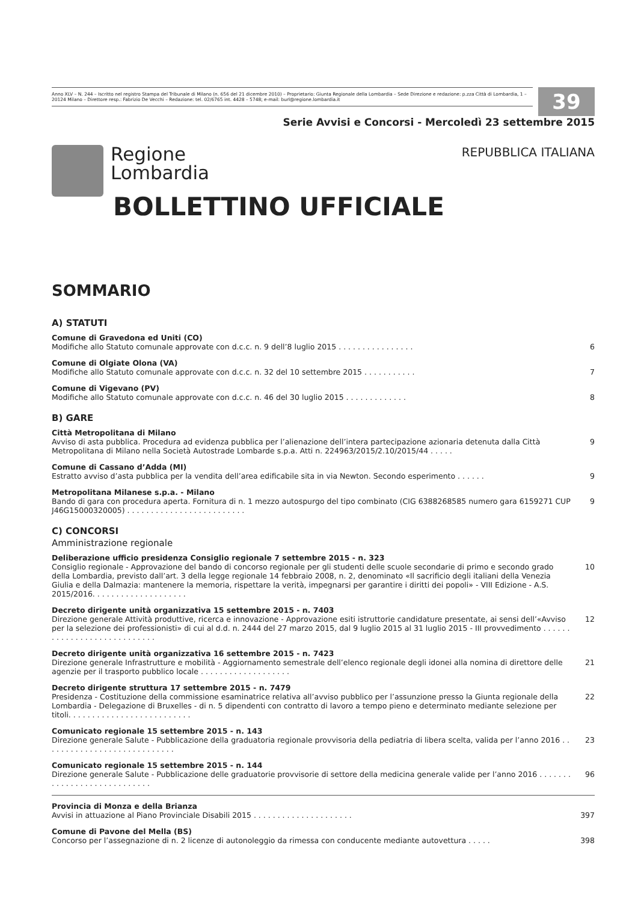Anno XLV – N. 244 – Iscritto nel registro Stampa del Tribunale di Milano (n. 656 del 21 dicembre 2010) – Proprietario: Giunta Regionale della Lombardia – Sede Direzione e redazione: p.zza Città di Lombardia, 1 – 20124 Milano – Direttore resp.: Fabrizio De Vecchi – Redazione: tel. 02/6765 int. 4428 – 5748; e-mail: burl@regione.lombardia.it
39
Serie Avvisi e Concorsi - Mercoledì 23 settembre 2015
Regione
Lombardia
REPUBBLICA ITALIANA
BOLLETTINO UFFICIALE
SOMMARIO
A) STATUTI
Comune di Gravedona ed Uniti (CO)
Modifiche allo Statuto comunale approvate con d.c.c. n. 9 dell’8 luglio 2015 . . . . . . . . . . . . . . . . 6
Comune di Olgiate Olona (VA)
Modifiche allo Statuto comunale approvate con d.c.c. n. 32 del 10 settembre 2015 . . . . . . . . . . . 7
Comune di Vigevano (PV)
Modifiche allo Statuto comunale approvate con d.c.c. n. 46 del 30 luglio 2015 . . . . . . . . . . . . . 8
B) GARE
Città Metropolitana di Milano
Avviso di asta pubblica. Procedura ad evidenza pubblica per l’alienazione dell’intera partecipazione azionaria detenuta dalla Città Metropolitana di Milano nella Società Autostrade Lombarde s.p.a. Atti n. 224963/2015/2.10/2015/44 . . . . . 9
Comune di Cassano d’Adda (MI)
Estratto avviso d’asta pubblica per la vendita dell’area edificabile sita in via Newton. Secondo esperimento . . . . . . 9
Metropolitana Milanese s.p.a. - Milano
Bando di gara con procedura aperta. Fornitura di n. 1 mezzo autospurgo del tipo combinato (CIG 6388268585 numero gara 6159271 CUP J46G15000320005) . . . . . . . . . . . . . . . . . . . . . . . . . 9
C) CONCORSI
Amministrazione regionale
Deliberazione ufficio presidenza Consiglio regionale 7 settembre 2015 - n. 323
Consiglio regionale - Approvazione del bando di concorso regionale per gli studenti delle scuole secondarie di primo e secondo grado della Lombardia, previsto dall’art. 3 della legge regionale 14 febbraio 2008, n. 2, denominato «Il sacrificio degli italiani della Venezia Giulia e della Dalmazia: mantenere la memoria, rispettare la verità, impegnarsi per garantire i diritti dei popoli» - VIII Edizione - A.S. 2015/2016. . . . . . . . . . . . . . . . . . . . 10
Decreto dirigente unità organizzativa 15 settembre 2015 - n. 7403
Direzione generale Attività produttive, ricerca e innovazione - Approvazione esiti istruttorie candidature presentate, ai sensi dell’«Avviso per la selezione dei professionisti» di cui al d.d. n. 2444 del 27 marzo 2015, dal 9 luglio 2015 al 31 luglio 2015 - III provvedimento . . . . . . . . . . . . . . . . . . . . . . . . . . . . 12
Decreto dirigente unità organizzativa 16 settembre 2015 - n. 7423
Direzione generale Infrastrutture e mobilità - Aggiornamento semestrale dell’elenco regionale degli idonei alla nomina di direttore delle agenzie per il trasporto pubblico locale . . . . . . . . . . . . . . . . . . . 21
Decreto dirigente struttura 17 settembre 2015 - n. 7479
Presidenza - Costituzione della commissione esaminatrice relativa all’avviso pubblico per l’assunzione presso la Giunta regionale della Lombardia - Delegazione di Bruxelles - di n. 5 dipendenti con contratto di lavoro a tempo pieno e determinato mediante selezione per titoli. . . . . . . . . . . . . . . . . . . . . . . . . . 22
Comunicato regionale 15 settembre 2015 - n. 143
Direzione generale Salute - Pubblicazione della graduatoria regionale provvisoria della pediatria di libera scelta, valida per l’anno 2016 . . . . . . . . . . . . . . . . . . . . . . . . . . . . 23
Comunicato regionale 15 settembre 2015 - n. 144
Direzione generale Salute - Pubblicazione delle graduatorie provvisorie di settore della medicina generale valide per l’anno 2016 . . . . . . . . . . . . . . . . . . . . . . . . . . . . 96
Provincia di Monza e della Brianza
Avvisi in attuazione al Piano Provinciale Disabili 2015 . . . . . . . . . . . . . . . . . . . . . 397
Comune di Pavone del Mella (BS)
Concorso per l’assegnazione di n. 2 licenze di autonoleggio da rimessa con conducente mediante autovettura . . . . . 398